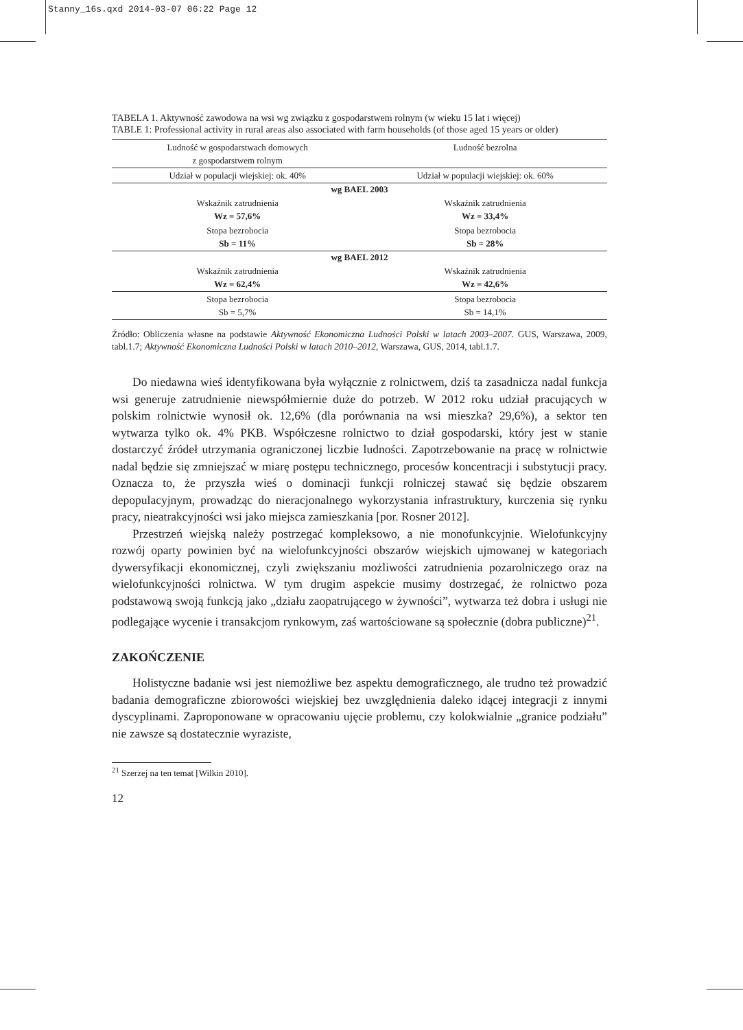Stanny_16s.qxd 2014-03-07 06:22 Page 12
TABELA 1. Aktywność zawodowa na wsi wg związku z gospodarstwem rolnym (w wieku 15 lat i więcej)
TABLE 1: Professional activity in rural areas also associated with farm households (of those aged 15 years or older)
| Ludność w gospodarstwach domowych z gospodarstwem rolnym | Ludność bezrolna |
| Udział w populacji wiejskiej: ok. 40% | Udział w populacji wiejskiej: ok. 60% |
| wg BAEL 2003 | |
| Wskaźnik zatrudnienia Wz = 57,6% | Wskaźnik zatrudnienia Wz = 33,4% |
| Stopa bezrobocia Sb = 11% | Stopa bezrobocia Sb = 28% |
| wg BAEL 2012 | |
| Wskaźnik zatrudnienia Wz = 62,4% | Wskaźnik zatrudnienia Wz = 42,6% |
| Stopa bezrobocia Sb = 5,7% | Stopa bezrobocia Sb = 14,1% |
Źródło: Obliczenia własne na podstawie Aktywność Ekonomiczna Ludności Polski w latach 2003–2007. GUS, Warszawa, 2009, tabl.1.7; Aktywność Ekonomiczna Ludności Polski w latach 2010–2012, Warszawa, GUS, 2014, tabl.1.7.
Do niedawna wieś identyfikowana była wyłącznie z rolnictwem, dziś ta zasadnicza nadal funkcja wsi generuje zatrudnienie niewspółmiernie duże do potrzeb. W 2012 roku udział pracujących w polskim rolnictwie wynosił ok. 12,6% (dla porównania na wsi mieszka? 29,6%), a sektor ten wytwarza tylko ok. 4% PKB. Współczesne rolnictwo to dział gospodarski, który jest w stanie dostarczyć źródeł utrzymania ograniczonej liczbie ludności. Zapotrzebowanie na pracę w rolnictwie nadal będzie się zmniejszać w miarę postępu technicznego, procesów koncentracji i substytucji pracy. Oznacza to, że przyszła wieś o dominacji funkcji rolniczej stawać się będzie obszarem depopulacyjnym, prowadząc do nieracjonalnego wykorzystania infrastruktury, kurczenia się rynku pracy, nieatrakcyjności wsi jako miejsca zamieszkania [por. Rosner 2012].
Przestrzeń wiejską należy postrzegać kompleksowo, a nie monofunkcyjnie. Wielofunkcyjny rozwój oparty powinien być na wielofunkcyjności obszarów wiejskich ujmowanej w kategoriach dywersyfikacji ekonomicznej, czyli zwiększaniu możliwości zatrudnienia pozarolniczego oraz na wielofunkcyjności rolnictwa. W tym drugim aspekcie musimy dostrzegać, że rolnictwo poza podstawową swoją funkcją jako „działu zaopatrującego w żywności”, wytwarza też dobra i usługi nie podlegające wycenie i transakcjom rynkowym, zaś wartościowane są społecznie (dobra publiczne)<sup>21</sup>.
ZAKOŃCZENIE
Holistyczne badanie wsi jest niemożliwe bez aspektu demograficznego, ale trudno też prowadzić badania demograficzne zbiorowości wiejskiej bez uwzględnienia daleko idącej integracji z innymi dyscyplinami. Zaproponowane w opracowaniu ujęcie problemu, czy kolokwialnie „granice podziału” nie zawsze są dostatecznie wyraziste,
<sup>21</sup> Szerzej na ten temat [Wilkin 2010].
12